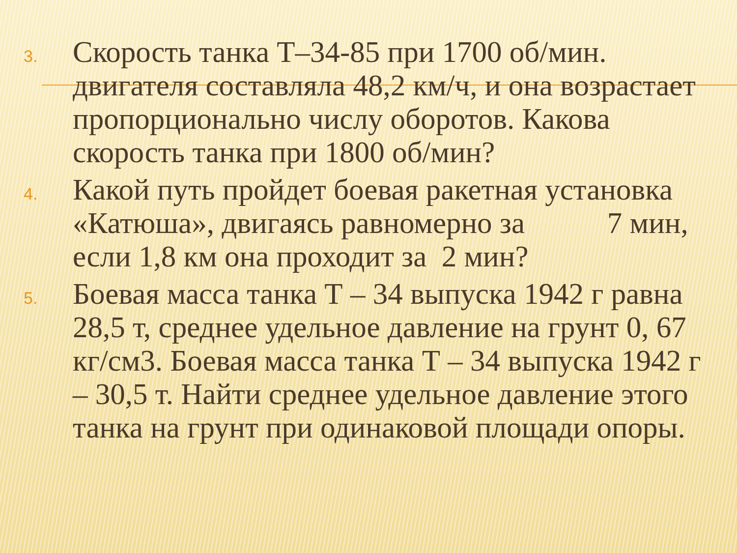3. Скорость танка Т–34-85 при 1700 об/мин. двигателя составляла 48,2 км/ч, и она возрастает пропорционально числу оборотов. Какова скорость танка при 1800 об/мин?
4. Какой путь пройдет боевая ракетная установка «Катюша», двигаясь равномерно за 7 мин, если 1,8 км она проходит за 2 мин?
5. Боевая масса танка Т – 34 выпуска 1942 г равна 28,5 т, среднее удельное давление на грунт 0, 67 кг/см3. Боевая масса танка Т – 34 выпуска 1942 г – 30,5 т. Найти среднее удельное давление этого танка на грунт при одинаковой площади опоры.